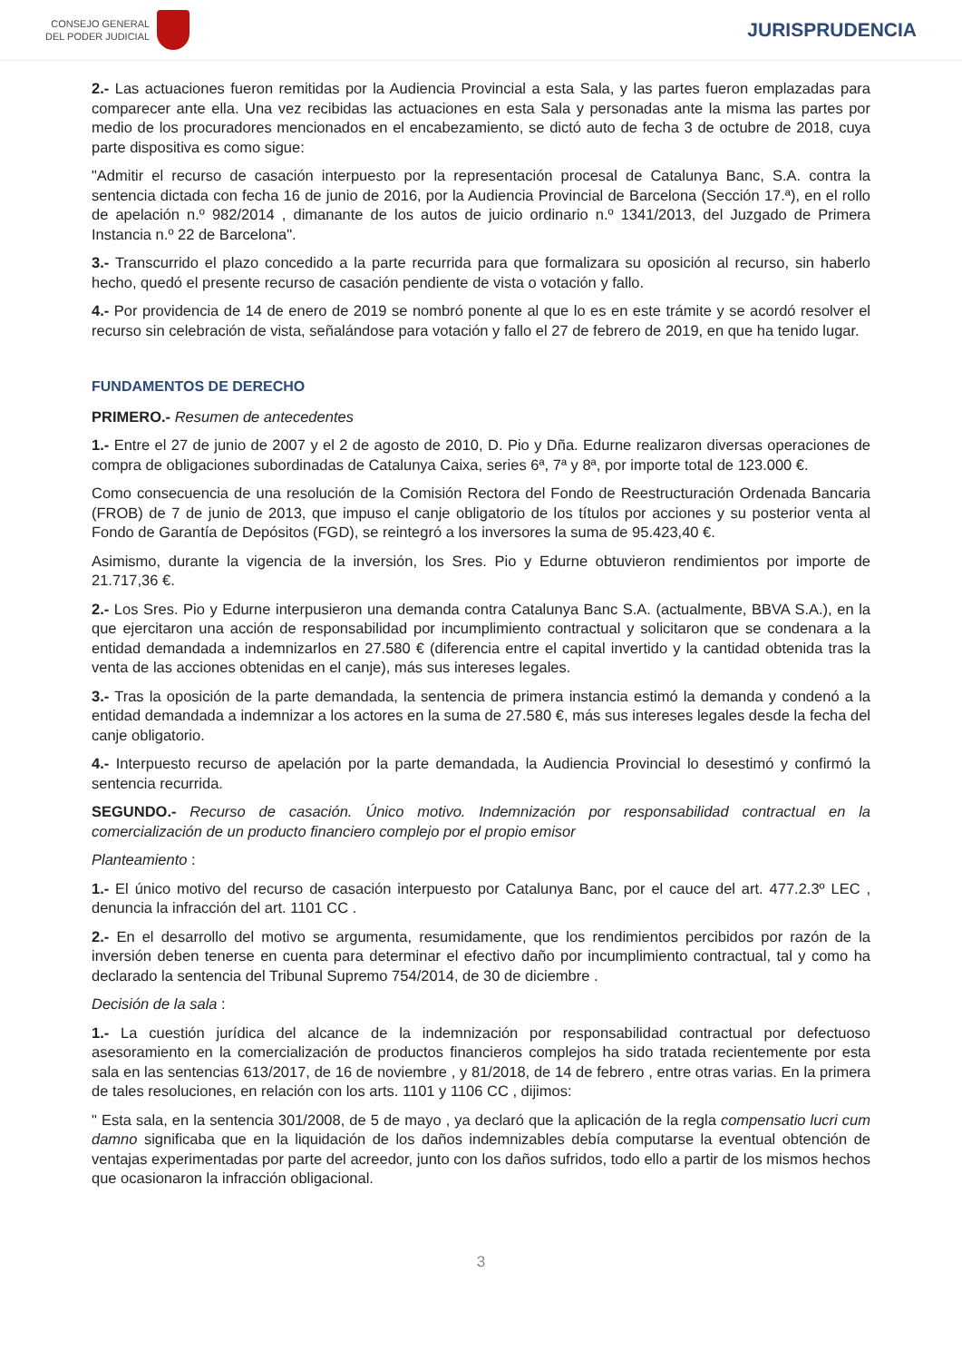CONSEJO GENERAL
DEL PODER JUDICIAL
JURISPRUDENCIA
2.- Las actuaciones fueron remitidas por la Audiencia Provincial a esta Sala, y las partes fueron emplazadas para comparecer ante ella. Una vez recibidas las actuaciones en esta Sala y personadas ante la misma las partes por medio de los procuradores mencionados en el encabezamiento, se dictó auto de fecha 3 de octubre de 2018, cuya parte dispositiva es como sigue:
"Admitir el recurso de casación interpuesto por la representación procesal de Catalunya Banc, S.A. contra la sentencia dictada con fecha 16 de junio de 2016, por la Audiencia Provincial de Barcelona (Sección 17.ª), en el rollo de apelación n.º 982/2014 , dimanante de los autos de juicio ordinario n.º 1341/2013, del Juzgado de Primera Instancia n.º 22 de Barcelona".
3.- Transcurrido el plazo concedido a la parte recurrida para que formalizara su oposición al recurso, sin haberlo hecho, quedó el presente recurso de casación pendiente de vista o votación y fallo.
4.- Por providencia de 14 de enero de 2019 se nombró ponente al que lo es en este trámite y se acordó resolver el recurso sin celebración de vista, señalándose para votación y fallo el 27 de febrero de 2019, en que ha tenido lugar.
FUNDAMENTOS DE DERECHO
PRIMERO.- Resumen de antecedentes
1.- Entre el 27 de junio de 2007 y el 2 de agosto de 2010, D. Pio y Dña. Edurne realizaron diversas operaciones de compra de obligaciones subordinadas de Catalunya Caixa, series 6ª, 7ª y 8ª, por importe total de 123.000 €.
Como consecuencia de una resolución de la Comisión Rectora del Fondo de Reestructuración Ordenada Bancaria (FROB) de 7 de junio de 2013, que impuso el canje obligatorio de los títulos por acciones y su posterior venta al Fondo de Garantía de Depósitos (FGD), se reintegró a los inversores la suma de 95.423,40 €.
Asimismo, durante la vigencia de la inversión, los Sres. Pio y Edurne obtuvieron rendimientos por importe de 21.717,36 €.
2.- Los Sres. Pio y Edurne interpusieron una demanda contra Catalunya Banc S.A. (actualmente, BBVA S.A.), en la que ejercitaron una acción de responsabilidad por incumplimiento contractual y solicitaron que se condenara a la entidad demandada a indemnizarlos en 27.580 € (diferencia entre el capital invertido y la cantidad obtenida tras la venta de las acciones obtenidas en el canje), más sus intereses legales.
3.- Tras la oposición de la parte demandada, la sentencia de primera instancia estimó la demanda y condenó a la entidad demandada a indemnizar a los actores en la suma de 27.580 €, más sus intereses legales desde la fecha del canje obligatorio.
4.- Interpuesto recurso de apelación por la parte demandada, la Audiencia Provincial lo desestimó y confirmó la sentencia recurrida.
SEGUNDO.- Recurso de casación. Único motivo. Indemnización por responsabilidad contractual en la comercialización de un producto financiero complejo por el propio emisor
Planteamiento :
1.- El único motivo del recurso de casación interpuesto por Catalunya Banc, por el cauce del art. 477.2.3º LEC , denuncia la infracción del art. 1101 CC .
2.- En el desarrollo del motivo se argumenta, resumidamente, que los rendimientos percibidos por razón de la inversión deben tenerse en cuenta para determinar el efectivo daño por incumplimiento contractual, tal y como ha declarado la sentencia del Tribunal Supremo 754/2014, de 30 de diciembre .
Decisión de la sala :
1.- La cuestión jurídica del alcance de la indemnización por responsabilidad contractual por defectuoso asesoramiento en la comercialización de productos financieros complejos ha sido tratada recientemente por esta sala en las sentencias 613/2017, de 16 de noviembre , y 81/2018, de 14 de febrero , entre otras varias. En la primera de tales resoluciones, en relación con los arts. 1101 y 1106 CC , dijimos:
" Esta sala, en la sentencia 301/2008, de 5 de mayo , ya declaró que la aplicación de la regla compensatio lucri cum damno significaba que en la liquidación de los daños indemnizables debía computarse la eventual obtención de ventajas experimentadas por parte del acreedor, junto con los daños sufridos, todo ello a partir de los mismos hechos que ocasionaron la infracción obligacional.
3